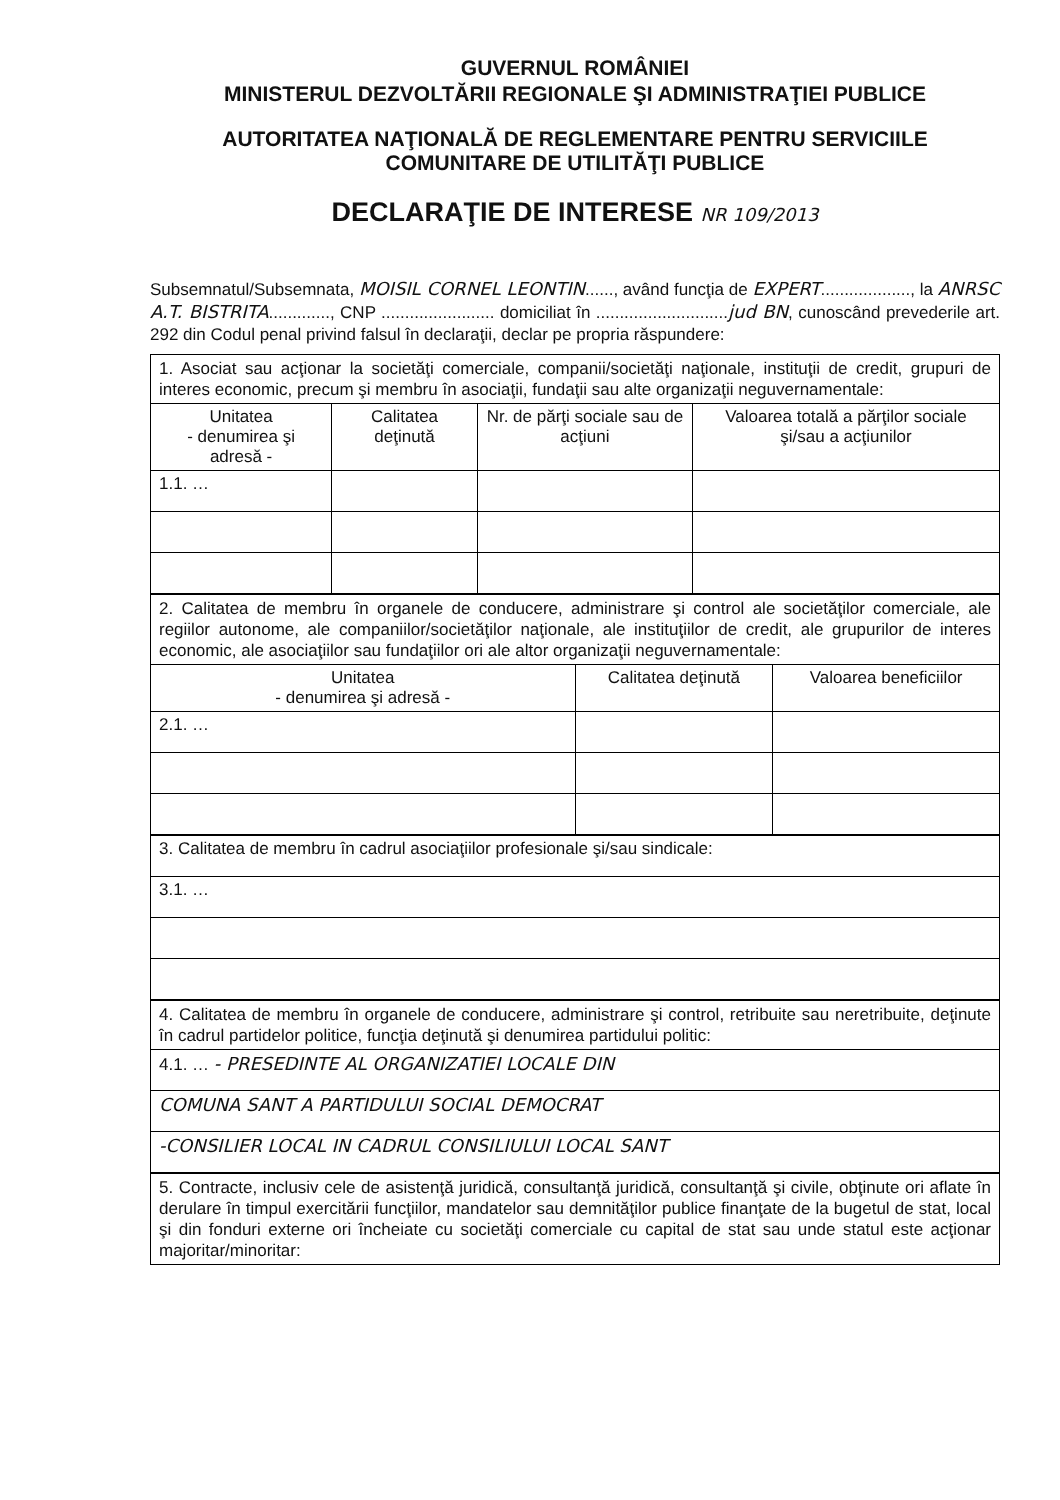GUVERNUL ROMÂNIEI
MINISTERUL DEZVOLTĂRII REGIONALE ŞI ADMINISTRAŢIEI PUBLICE
AUTORITATEA NAŢIONALĂ DE REGLEMENTARE PENTRU SERVICIILE COMUNITARE DE UTILITĂŢI PUBLICE
DECLARAŢIE DE INTERESE NR 109/2013
Subsemnatul/Subsemnata, MOISIL CORNEL LEONTIN......, având funcţia de EXPERT..................., la ANRSC A.T. BISTRITA............., CNP ........................ domiciliat în ............................jud BN, cunoscând prevederile art. 292 din Codul penal privind falsul în declaraţii, declar pe propria răspundere:
| 1. Asociat sau acţionar la societăţi comerciale, companii/societăţi naţionale, instituţii de credit, grupuri de interes economic, precum şi membru în asociaţii, fundaţii sau alte organizaţii neguvernamentale: | | | |
| Unitatea - denumirea şi adresă - | Calitatea deţinută | Nr. de părţi sociale sau de acţiuni | Valoarea totală a părţilor sociale şi/sau a acţiunilor |
| 1.1. … | | | |
| 2. Calitatea de membru în organele de conducere, administrare şi control ale societăţilor comerciale, ale regiilor autonome, ale companiilor/societăţilor naţionale, ale instituţiilor de credit, ale grupurilor de interes economic, ale asociaţiilor sau fundaţiilor ori ale altor organizaţii neguvernamentale: | | |
| Unitatea - denumirea şi adresă - | Calitatea deţinută | Valoarea beneficiilor |
| 2.1. … | | |
| 3. Calitatea de membru în cadrul asociaţiilor profesionale şi/sau sindicale: |
| 3.1. … |
| 4. Calitatea de membru în organele de conducere, administrare şi control, retribuite sau neretribuite, deţinute în cadrul partidelor politice, funcţia deţinută şi denumirea partidului politic: |
| 4.1. … - PRESEDINTE AL ORGANIZATIEI LOCALE DIN |
| COMUNA SANT A PARTIDULUI SOCIAL DEMOCRAT |
| -CONSILIER LOCAL IN CADRUL CONSILIULUI LOCAL SANT |
| 5. Contracte, inclusiv cele de asistenţă juridică, consultanţă juridică, consultanţă şi civile, obţinute ori aflate în derulare în timpul exercitării funcţiilor, mandatelor sau demnităţilor publice finanţate de la bugetul de stat, local şi din fonduri externe ori încheiate cu societăţi comerciale cu capital de stat sau unde statul este acţionar majoritar/minoritar: |